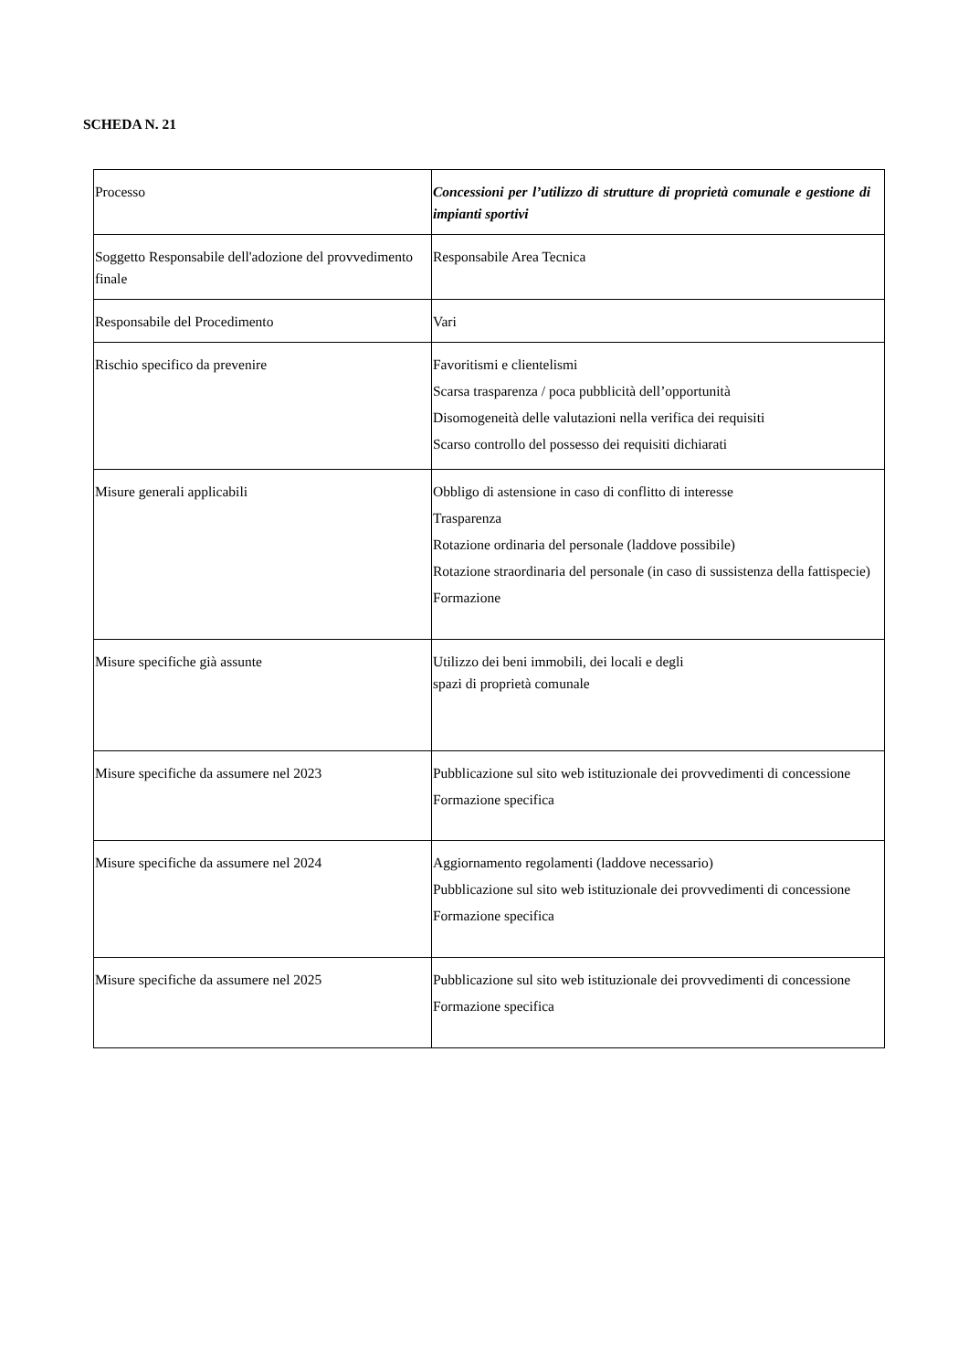SCHEDA N. 21
| Processo | Concessioni per l’utilizzo di strutture di proprietà comunale e gestione di impianti sportivi |
| Soggetto Responsabile dell'adozione del provvedimento finale | Responsabile Area Tecnica |
| Responsabile del Procedimento | Vari |
| Rischio specifico da prevenire | Favoritismi e clientelismi Scarsa trasparenza / poca pubblicità dell’opportunità Disomogeneità delle valutazioni nella verifica dei requisiti Scarso controllo del possesso dei requisiti dichiarati |
| Misure generali applicabili | Obbligo di astensione in caso di conflitto di interesse Trasparenza Rotazione ordinaria del personale (laddove possibile) Rotazione straordinaria del personale (in caso di sussistenza della fattispecie) Formazione |
| Misure specifiche già assunte | Utilizzo dei beni immobili, dei locali e degli spazi di proprietà comunale |
| Misure specifiche da assumere nel 2023 | Pubblicazione sul sito web istituzionale dei provvedimenti di concessione Formazione specifica |
| Misure specifiche da assumere nel 2024 | Aggiornamento regolamenti (laddove necessario) Pubblicazione sul sito web istituzionale dei provvedimenti di concessione Formazione specifica |
| Misure specifiche da assumere nel 2025 | Pubblicazione sul sito web istituzionale dei provvedimenti di concessione Formazione specifica |